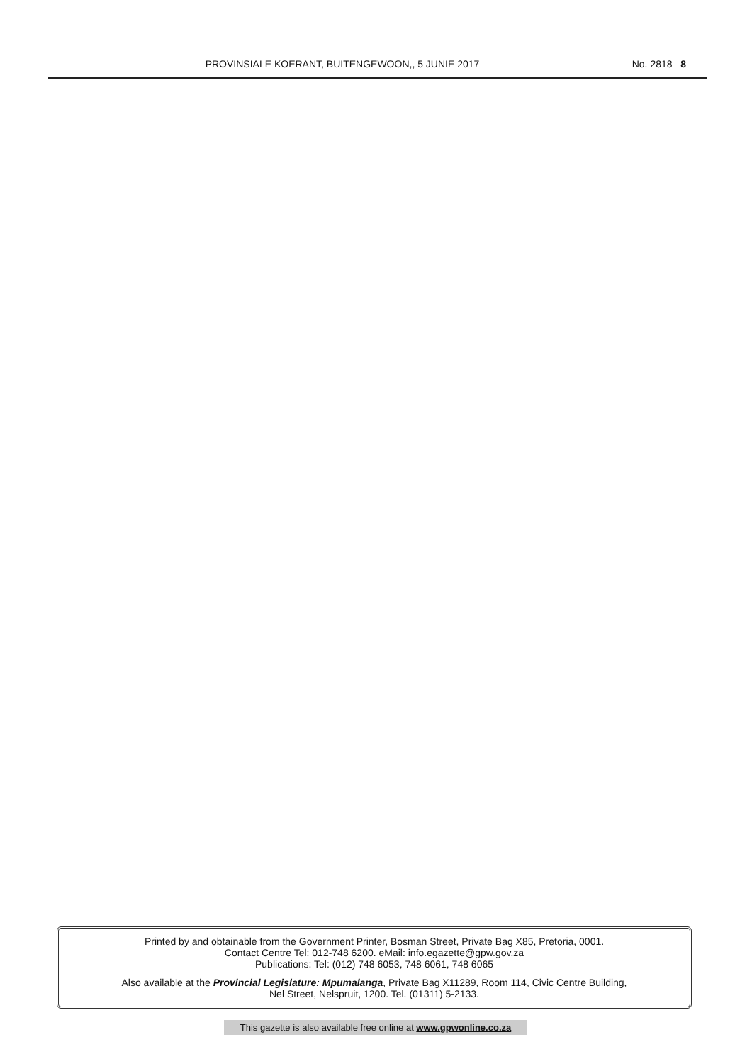PROVINSIALE KOERANT, BUITENGEWOON,, 5 JUNIE 2017
No. 2818 8
Printed by and obtainable from the Government Printer, Bosman Street, Private Bag X85, Pretoria, 0001.
Contact Centre Tel: 012-748 6200. eMail: info.egazette@gpw.gov.za
Publications: Tel: (012) 748 6053, 748 6061, 748 6065
Also available at the Provincial Legislature: Mpumalanga, Private Bag X11289, Room 114, Civic Centre Building,
Nel Street, Nelspruit, 1200. Tel. (01311) 5-2133.
This gazette is also available free online at www.gpwonline.co.za